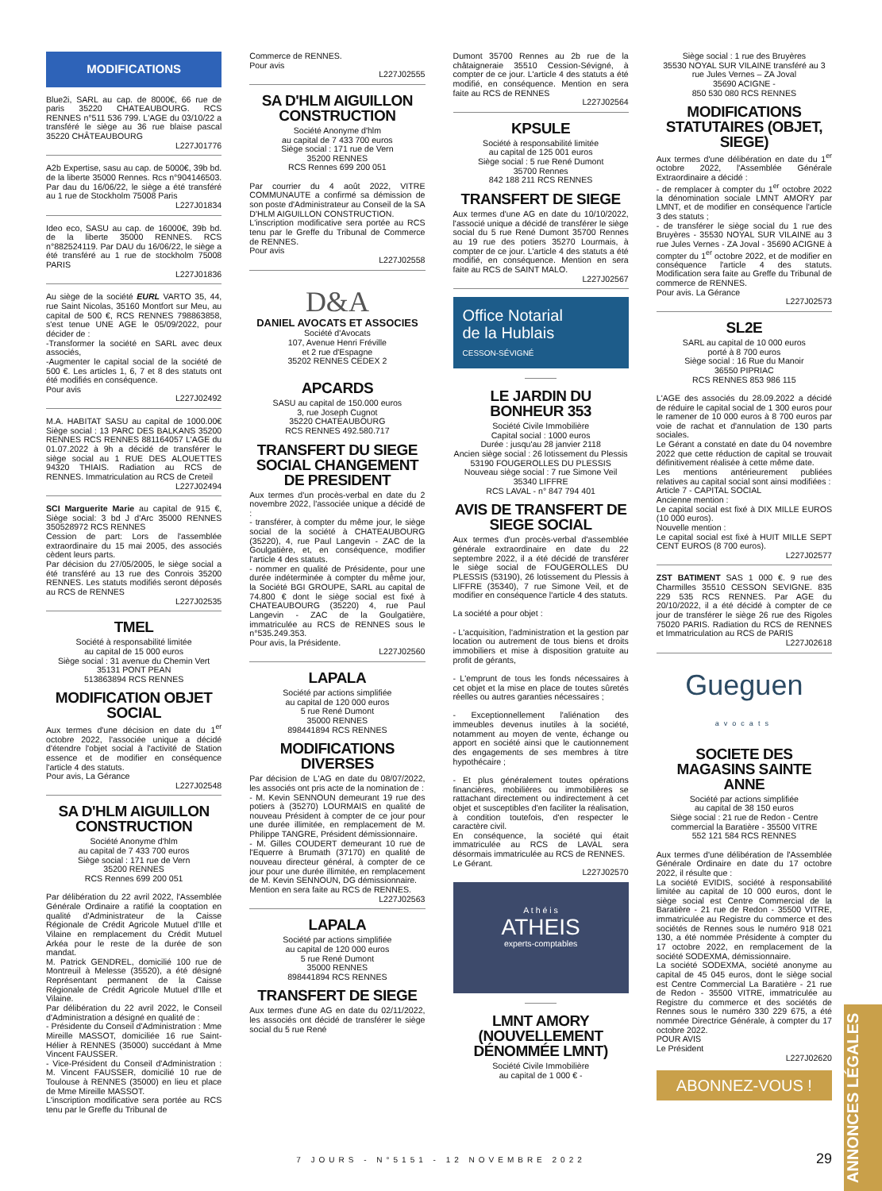MODIFICATIONS
Blue2i, SARL au cap. de 8000€, 66 rue de paris 35220 CHATEAUBOURG. RCS RENNES n°511 536 799. L'AGE du 03/10/22 a transféré le siège au 36 rue blaise pascal 35220 CHÂTEAUBOURG
L227J01776
A2b Expertise, sasu au cap. de 5000€, 39b bd. de la liberte 35000 Rennes. Rcs n°904146503. Par dau du 16/06/22, le siège a été transféré au 1 rue de Stockholm 75008 Paris
L227J01834
Ideo eco, SASU au cap. de 16000€, 39b bd. de la liberte 35000 RENNES. RCS n°882524119. Par DAU du 16/06/22, le siège a été transféré au 1 rue de stockholm 75008 PARIS
L227J01836
Au siège de la société EURL VARTO 35, 44, rue Saint Nicolas, 35160 Montfort sur Meu, au capital de 500 €, RCS RENNES 798863858, s'est tenue UNE AGE le 05/09/2022, pour décider de :
-Transformer la société en SARL avec deux associés,
-Augmenter le capital social de la société de 500 €. Les articles 1, 6, 7 et 8 des statuts ont été modifiés en conséquence.
Pour avis
L227J02492
M.A. HABITAT SASU au capital de 1000.00€ Siège social : 13 PARC DES BALKANS 35200 RENNES RCS RENNES 881164057 L'AGE du 01.07.2022 à 9h a décidé de transférer le siège social au 1 RUE DES ALOUETTES 94320 THIAIS. Radiation au RCS de RENNES. Immatriculation au RCS de Creteil
L227J02494
SCI Marguerite Marie au capital de 915 €, Siège social: 3 bd J d'Arc 35000 RENNES 350528972 RCS RENNES
Cession de part: Lors de l'assemblée extraordinaire du 15 mai 2005, des associés cèdent leurs parts.
Par décision du 27/05/2005, le siège social a été transféré au 13 rue des Conrois 35200 RENNES. Les statuts modifiés seront déposés au RCS de RENNES
L227J02535
TMEL
Société à responsabilité limitée
au capital de 15 000 euros
Siège social : 31 avenue du Chemin Vert
35131 PONT PEAN
513863894 RCS RENNES
MODIFICATION OBJET SOCIAL
Aux termes d'une décision en date du 1<sup>er</sup> octobre 2022, l'associée unique a décidé d'étendre l'objet social à l'activité de Station essence et de modifier en conséquence l'article 4 des statuts.
Pour avis, La Gérance
L227J02548
SA D'HLM AIGUILLON CONSTRUCTION
Société Anonyme d'hlm
au capital de 7 433 700 euros
Siège social : 171 rue de Vern
35200 RENNES
RCS Rennes 699 200 051
Par délibération du 22 avril 2022, l'Assemblée Générale Ordinaire a ratifié la cooptation en qualité d'Administrateur de la Caisse Régionale de Crédit Agricole Mutuel d'Ille et Vilaine en remplacement du Crédit Mutuel Arkéa pour le reste de la durée de son mandat.
M. Patrick GENDREL, domicilié 100 rue de Montreuil à Melesse (35520), a été désigné Représentant permanent de la Caisse Régionale de Crédit Agricole Mutuel d'Ille et Vilaine.
Par délibération du 22 avril 2022, le Conseil d'Administration a désigné en qualité de :
- Présidente du Conseil d'Administration : Mme Mireille MASSOT, domiciliée 16 rue Saint-Hélier à RENNES (35000) succédant à Mme Vincent FAUSSER.
- Vice-Président du Conseil d'Administration : M. Vincent FAUSSER, domicilié 10 rue de Toulouse à RENNES (35000) en lieu et place de Mme Mireille MASSOT.
L'inscription modificative sera portée au RCS tenu par le Greffe du Tribunal de
Commerce de RENNES.
Pour avis
L227J02555
SA D'HLM AIGUILLON CONSTRUCTION
Société Anonyme d'hlm
au capital de 7 433 700 euros
Siège social : 171 rue de Vern
35200 RENNES
RCS Rennes 699 200 051
Par courrier du 4 août 2022, VITRE COMMUNAUTE a confirmé sa démission de son poste d'Administrateur au Conseil de la SA D'HLM AIGUILLON CONSTRUCTION.
L'inscription modificative sera portée au RCS tenu par le Greffe du Tribunal de Commerce de RENNES.
Pour avis
L227J02558
D&A
DANIEL AVOCATS ET ASSOCIES
Société d'Avocats
107, Avenue Henri Fréville
et 2 rue d'Espagne
35202 RENNES CEDEX 2
APCARDS
SASU au capital de 150.000 euros
3, rue Joseph Cugnot
35220 CHATEAUBOURG
RCS RENNES 492.580.717
TRANSFERT DU SIEGE SOCIAL CHANGEMENT DE PRESIDENT
Aux termes d'un procès-verbal en date du 2 novembre 2022, l'associée unique a décidé de :
- transférer, à compter du même jour, le siège social de la société à CHATEAUBOURG (35220), 4, rue Paul Langevin - ZAC de la Goulgatière, et, en conséquence, modifier l'article 4 des statuts.
- nommer en qualité de Présidente, pour une durée indéterminée à compter du même jour, la Société BGI GROUPE, SARL au capital de 74.800 € dont le siège social est fixé à CHATEAUBOURG (35220) 4, rue Paul Langevin - ZAC de la Goulgatière, immatriculée au RCS de RENNES sous le n°535.249.353.
Pour avis, la Présidente.
L227J02560
LAPALA
Société par actions simplifiée
au capital de 120 000 euros
5 rue René Dumont
35000 RENNES
898441894 RCS RENNES
MODIFICATIONS DIVERSES
Par décision de L'AG en date du 08/07/2022, les associés ont pris acte de la nomination de :
- M. Kevin SENNOUN demeurant 19 rue des potiers à (35270) LOURMAIS en qualité de nouveau Président à compter de ce jour pour une durée illimitée, en remplacement de M. Philippe TANGRE, Président démissionnaire.
- M. Gilles COUDERT demeurant 10 rue de l'Equerre à Brumath (37170) en qualité de nouveau directeur général, à compter de ce jour pour une durée illimitée, en remplacement de M. Kevin SENNOUN, DG démissionnaire.
Mention en sera faite au RCS de RENNES.
L227J02563
LAPALA
Société par actions simplifiée
au capital de 120 000 euros
5 rue René Dumont
35000 RENNES
898441894 RCS RENNES
TRANSFERT DE SIEGE
Aux termes d'une AG en date du 02/11/2022, les associés ont décidé de transférer le siège social du 5 rue René
Dumont 35700 Rennes au 2b rue de la châtaigneraie 35510 Cession-Sévigné, à compter de ce jour. L'article 4 des statuts a été modifié, en conséquence. Mention en sera faite au RCS de RENNES
L227J02564
KPSULE
Société à responsabilité limitée
au capital de 125 001 euros
Siège social : 5 rue René Dumont
35700 Rennes
842 188 211 RCS RENNES
TRANSFERT DE SIEGE
Aux termes d'une AG en date du 10/10/2022, l'associé unique a décidé de transférer le siège social du 5 rue René Dumont 35700 Rennes au 19 rue des potiers 35270 Lourmais, à compter de ce jour. L'article 4 des statuts a été modifié, en conséquence. Mention en sera faite au RCS de SAINT MALO.
L227J02567
Office Notarial
de la Hublais
CESSON-SÉVIGNÉ
LE JARDIN DU BONHEUR 353
Société Civile Immobilière
Capital social : 1000 euros
Durée : jusqu'au 28 janvier 2118
Ancien siège social : 26 lotissement du Plessis 53190 FOUGEROLLES DU PLESSIS
Nouveau siège social : 7 rue Simone Veil
35340 LIFFRE
RCS LAVAL - n° 847 794 401
AVIS DE TRANSFERT DE SIEGE SOCIAL
Aux termes d'un procès-verbal d'assemblée générale extraordinaire en date du 22 septembre 2022, il a été décidé de transférer le siège social de FOUGEROLLES DU PLESSIS (53190), 26 lotissement du Plessis à LIFFRE (35340), 7 rue Simone Veil, et de modifier en conséquence l'article 4 des statuts.
La société a pour objet :
- L'acquisition, l'administration et la gestion par location ou autrement de tous biens et droits immobiliers et mise à disposition gratuite au profit de gérants,
- L'emprunt de tous les fonds nécessaires à cet objet et la mise en place de toutes sûretés réelles ou autres garanties nécessaires ;
- Exceptionnellement l'aliénation des immeubles devenus inutiles à la société, notamment au moyen de vente, échange ou apport en société ainsi que le cautionnement des engagements de ses membres à titre hypothécaire ;
- Et plus généralement toutes opérations financières, mobilières ou immobilières se rattachant directement ou indirectement à cet objet et susceptibles d'en faciliter la réalisation, à condition toutefois, d'en respecter le caractère civil.
En conséquence, la société qui était immatriculée au RCS de LAVAL sera désormais immatriculée au RCS de RENNES.
Le Gérant.
L227J02570
A t h é i s
ATHEIS
experts-comptables
LMNT AMORY (NOUVELLEMENT DÉNOMMÉE LMNT)
Société Civile Immobilière
au capital de 1 000 € -
Siège social : 1 rue des Bruyères
35530 NOYAL SUR VILAINE transféré au 3 rue Jules Vernes – ZA Joval
35690 ACIGNE -
850 530 080 RCS RENNES
MODIFICATIONS STATUTAIRES (OBJET, SIEGE)
Aux termes d'une délibération en date du 1<sup>er</sup> octobre 2022, l'Assemblée Générale Extraordinaire a décidé :
- de remplacer à compter du 1<sup>er</sup> octobre 2022 la dénomination sociale LMNT AMORY par LMNT, et de modifier en conséquence l'article 3 des statuts ;
- de transférer le siège social du 1 rue des Bruyères - 35530 NOYAL SUR VILAINE au 3 rue Jules Vernes - ZA Joval - 35690 ACIGNE à compter du 1<sup>er</sup> octobre 2022, et de modifier en conséquence l'article 4 des statuts. Modification sera faite au Greffe du Tribunal de commerce de RENNES.
Pour avis. La Gérance
L227J02573
SL2E
SARL au capital de 10 000 euros
porté à 8 700 euros
Siège social : 16 Rue du Manoir
36550 PIPRIAC
RCS RENNES 853 986 115
L'AGE des associés du 28.09.2022 a décidé de réduire le capital social de 1 300 euros pour le ramener de 10 000 euros à 8 700 euros par voie de rachat et d'annulation de 130 parts sociales.
Le Gérant a constaté en date du 04 novembre 2022 que cette réduction de capital se trouvait définitivement réalisée à cette même date.
Les mentions antérieurement publiées relatives au capital social sont ainsi modifiées :
Article 7 - CAPITAL SOCIAL
Ancienne mention :
Le capital social est fixé à DIX MILLE EUROS (10 000 euros).
Nouvelle mention :
Le capital social est fixé à HUIT MILLE SEPT CENT EUROS (8 700 euros).
L227J02577
ZST BATIMENT SAS 1 000 €. 9 rue des Charmilles 35510 CESSON SEVIGNE. 835 229 535 RCS RENNES. Par AGE du 20/10/2022, il a été décidé à compter de ce jour de transférer le siège 26 rue des Rigoles 75020 PARIS. Radiation du RCS de RENNES et Immatriculation au RCS de PARIS
L227J02618
Gueguen
avocats
SOCIETE DES MAGASINS SAINTE ANNE
Société par actions simplifiée
au capital de 38 150 euros
Siège social : 21 rue de Redon - Centre commercial la Baratière - 35500 VITRE
552 121 584 RCS RENNES
Aux termes d'une délibération de l'Assemblée Générale Ordinaire en date du 17 octobre 2022, il résulte que :
La société EVIDIS, société à responsabilité limitée au capital de 10 000 euros, dont le siège social est Centre Commercial de la Baratière - 21 rue de Redon - 35500 VITRE, immatriculée au Registre du commerce et des sociétés de Rennes sous le numéro 918 021 130, a été nommée Présidente à compter du 17 octobre 2022, en remplacement de la société SODEXMA, démissionnaire.
La société SODEXMA, société anonyme au capital de 45 045 euros, dont le siège social est Centre Commercial La Baratière - 21 rue de Redon - 35500 VITRE, immatriculée au Registre du commerce et des sociétés de Rennes sous le numéro 330 229 675, a été nommée Directrice Générale, à compter du 17 octobre 2022.
POUR AVIS
Le Président
L227J02620
ABONNEZ-VOUS !
7 JOURS - N°5151 - 12 NOVEMBRE 2022 29
ANNONCES LÉGALES